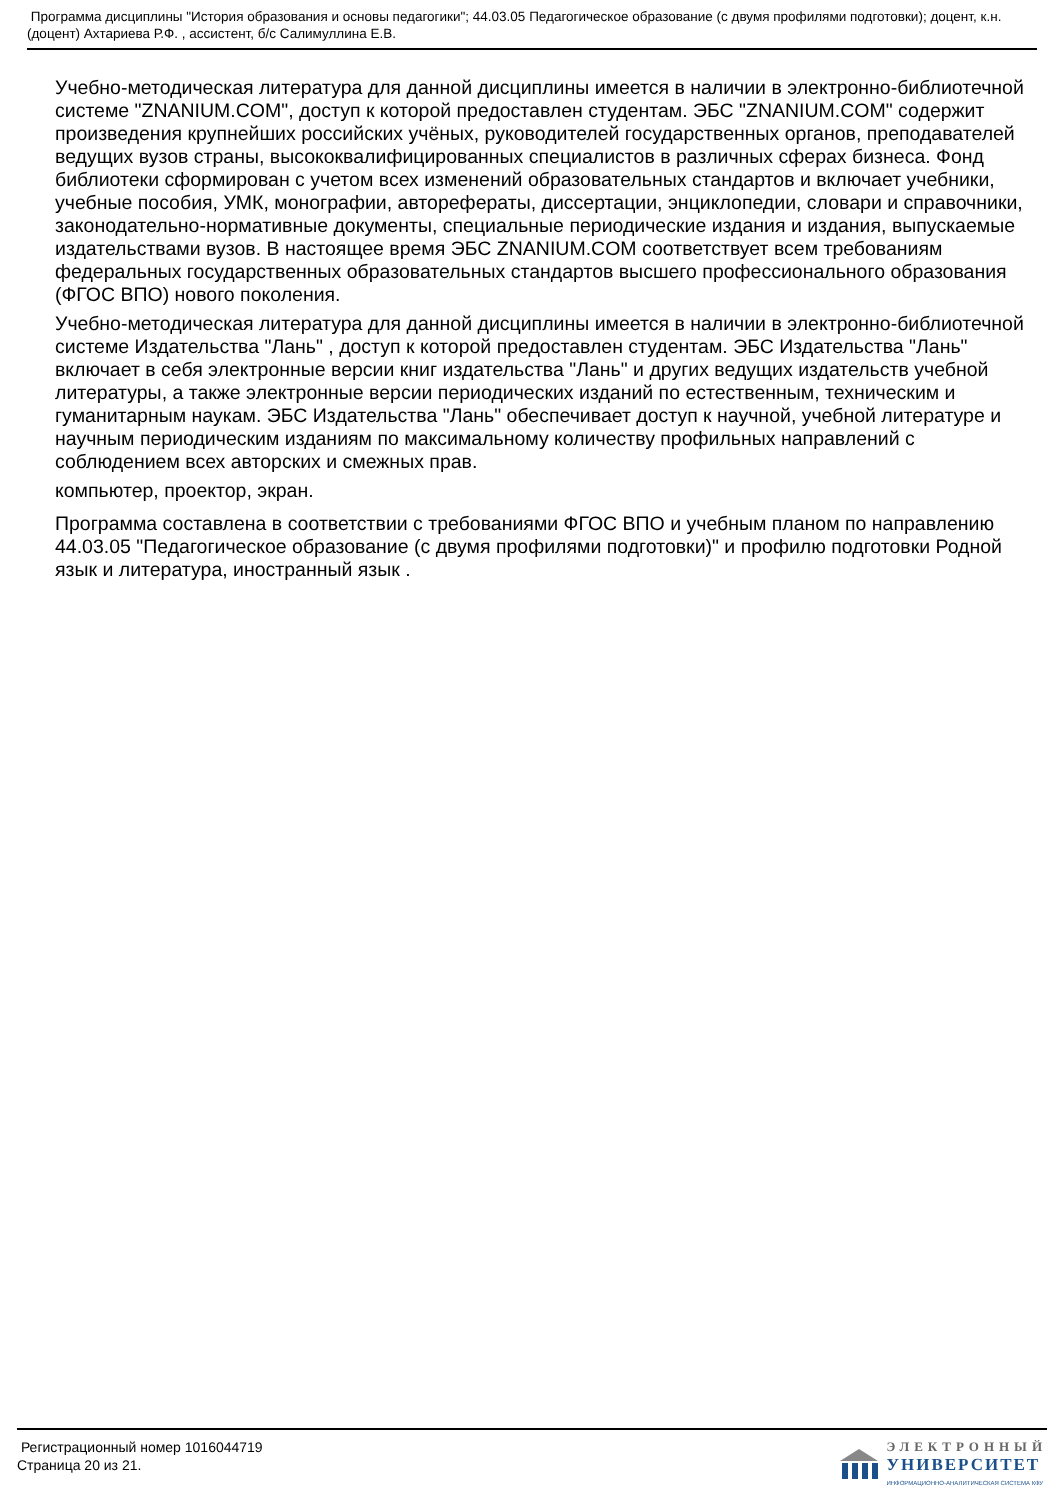Программа дисциплины "История образования и основы педагогики"; 44.03.05 Педагогическое образование (с двумя профилями подготовки); доцент, к.н. (доцент) Ахтариева Р.Ф. , ассистент, б/с Салимуллина Е.В.
Учебно-методическая литература для данной дисциплины имеется в наличии в электронно-библиотечной системе "ZNANIUM.COM", доступ к которой предоставлен студентам. ЭБС "ZNANIUM.COM" содержит произведения крупнейших российских учёных, руководителей государственных органов, преподавателей ведущих вузов страны, высококвалифицированных специалистов в различных сферах бизнеса. Фонд библиотеки сформирован с учетом всех изменений образовательных стандартов и включает учебники, учебные пособия, УМК, монографии, авторефераты, диссертации, энциклопедии, словари и справочники, законодательно-нормативные документы, специальные периодические издания и издания, выпускаемые издательствами вузов. В настоящее время ЭБС ZNANIUM.COM соответствует всем требованиям федеральных государственных образовательных стандартов высшего профессионального образования (ФГОС ВПО) нового поколения.
Учебно-методическая литература для данной дисциплины имеется в наличии в электронно-библиотечной системе Издательства "Лань" , доступ к которой предоставлен студентам. ЭБС Издательства "Лань" включает в себя электронные версии книг издательства "Лань" и других ведущих издательств учебной литературы, а также электронные версии периодических изданий по естественным, техническим и гуманитарным наукам. ЭБС Издательства "Лань" обеспечивает доступ к научной, учебной литературе и научным периодическим изданиям по максимальному количеству профильных направлений с соблюдением всех авторских и смежных прав.
компьютер, проектор, экран.
Программа составлена в соответствии с требованиями ФГОС ВПО и учебным планом по направлению 44.03.05 "Педагогическое образование (с двумя профилями подготовки)" и профилю подготовки Родной язык и литература, иностранный язык .
Регистрационный номер 1016044719
Страница 20 из 21.
ЭЛЕКТРОННЫЙ
УНИВЕРСИТЕТ
ИНФОРМАЦИОННО-АНАЛИТИЧЕСКАЯ СИСТЕМА КФУ